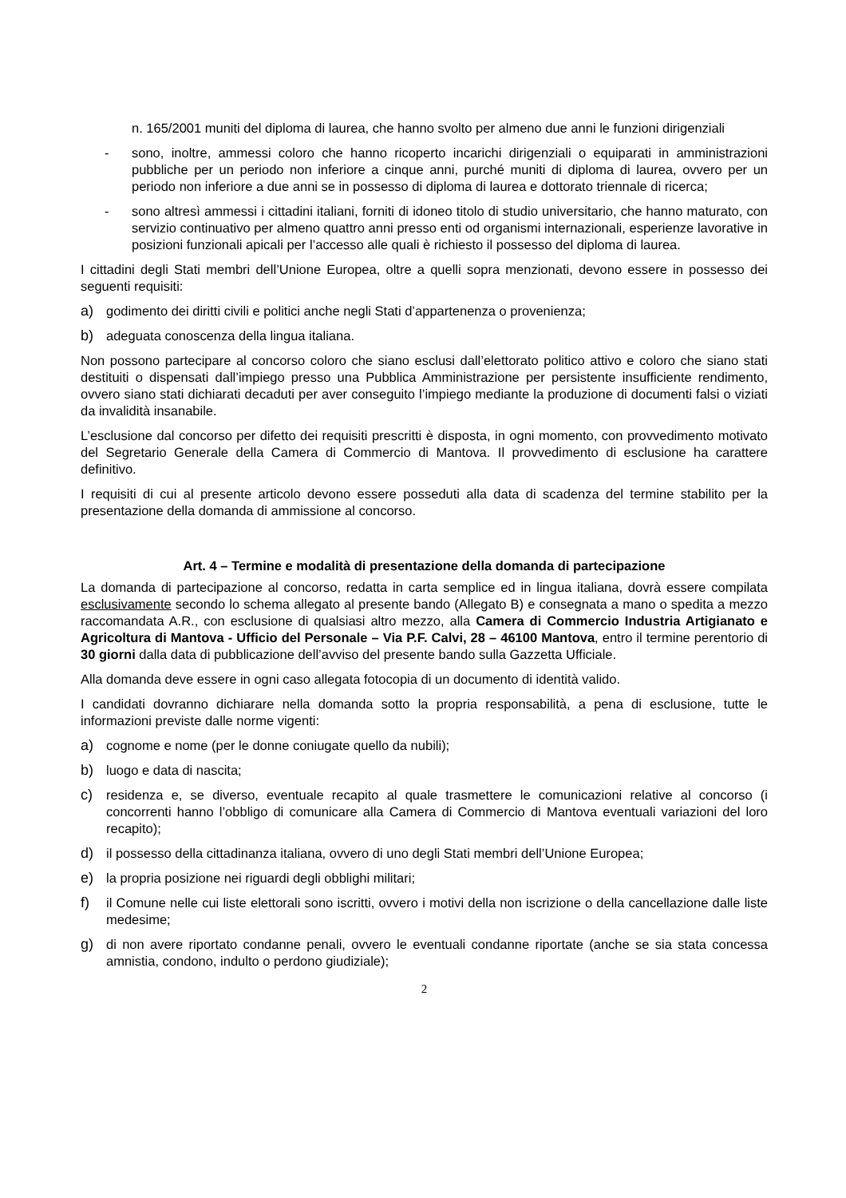n. 165/2001 muniti del diploma di laurea, che hanno svolto per almeno due anni le funzioni dirigenziali
- sono, inoltre, ammessi coloro che hanno ricoperto incarichi dirigenziali o equiparati in amministrazioni pubbliche per un periodo non inferiore a cinque anni, purché muniti di diploma di laurea, ovvero per un periodo non inferiore a due anni se in possesso di diploma di laurea e dottorato triennale di ricerca;
- sono altresì ammessi i cittadini italiani, forniti di idoneo titolo di studio universitario, che hanno maturato, con servizio continuativo per almeno quattro anni presso enti od organismi internazionali, esperienze lavorative in posizioni funzionali apicali per l’accesso alle quali è richiesto il possesso del diploma di laurea.
I cittadini degli Stati membri dell’Unione Europea, oltre a quelli sopra menzionati, devono essere in possesso dei seguenti requisiti:
a) godimento dei diritti civili e politici anche negli Stati d’appartenenza o provenienza;
b) adeguata conoscenza della lingua italiana.
Non possono partecipare al concorso coloro che siano esclusi dall’elettorato politico attivo e coloro che siano stati destituiti o dispensati dall’impiego presso una Pubblica Amministrazione per persistente insufficiente rendimento, ovvero siano stati dichiarati decaduti per aver conseguito l’impiego mediante la produzione di documenti falsi o viziati da invalidità insanabile.
L’esclusione dal concorso per difetto dei requisiti prescritti è disposta, in ogni momento, con provvedimento motivato del Segretario Generale della Camera di Commercio di Mantova. Il provvedimento di esclusione ha carattere definitivo.
I requisiti di cui al presente articolo devono essere posseduti alla data di scadenza del termine stabilito per la presentazione della domanda di ammissione al concorso.
Art. 4 – Termine e modalità di presentazione della domanda di partecipazione
La domanda di partecipazione al concorso, redatta in carta semplice ed in lingua italiana, dovrà essere compilata esclusivamente secondo lo schema allegato al presente bando (Allegato B) e consegnata a mano o spedita a mezzo raccomandata A.R., con esclusione di qualsiasi altro mezzo, alla Camera di Commercio Industria Artigianato e Agricoltura di Mantova - Ufficio del Personale – Via P.F. Calvi, 28 – 46100 Mantova, entro il termine perentorio di 30 giorni dalla data di pubblicazione dell’avviso del presente bando sulla Gazzetta Ufficiale.
Alla domanda deve essere in ogni caso allegata fotocopia di un documento di identità valido.
I candidati dovranno dichiarare nella domanda sotto la propria responsabilità, a pena di esclusione, tutte le informazioni previste dalle norme vigenti:
a) cognome e nome (per le donne coniugate quello da nubili);
b) luogo e data di nascita;
c) residenza e, se diverso, eventuale recapito al quale trasmettere le comunicazioni relative al concorso (i concorrenti hanno l’obbligo di comunicare alla Camera di Commercio di Mantova eventuali variazioni del loro recapito);
d) il possesso della cittadinanza italiana, ovvero di uno degli Stati membri dell’Unione Europea;
e) la propria posizione nei riguardi degli obblighi militari;
f) il Comune nelle cui liste elettorali sono iscritti, ovvero i motivi della non iscrizione o della cancellazione dalle liste medesime;
g) di non avere riportato condanne penali, ovvero le eventuali condanne riportate (anche se sia stata concessa amnistia, condono, indulto o perdono giudiziale);
2